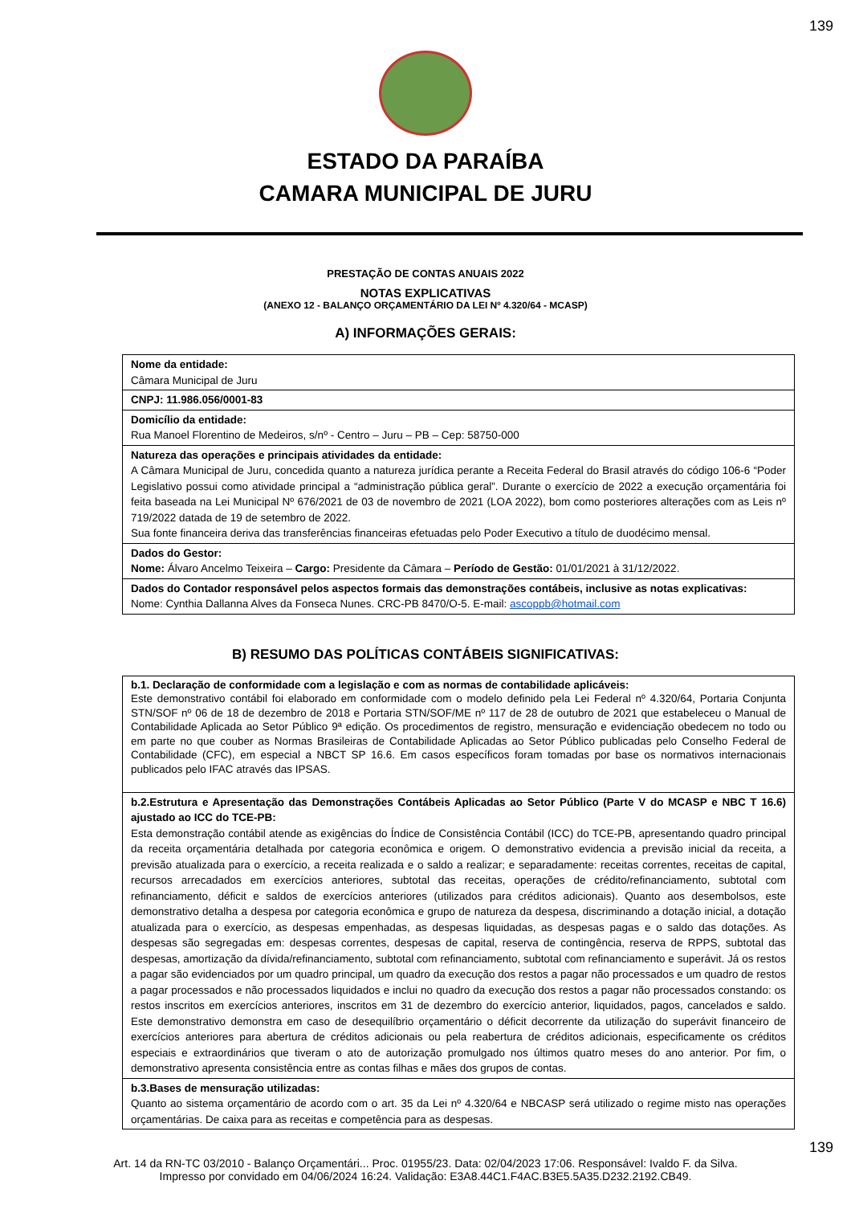139
ESTADO DA PARAÍBA
CAMARA MUNICIPAL DE JURU
PRESTAÇÃO DE CONTAS ANUAIS 2022
NOTAS EXPLICATIVAS
(ANEXO 12 - BALANÇO ORÇAMENTÁRIO DA LEI Nº 4.320/64 - MCASP)
A) INFORMAÇÕES GERAIS:
Nome da entidade:
Câmara Municipal de Juru
CNPJ: 11.986.056/0001-83
Domicílio da entidade:
Rua Manoel Florentino de Medeiros, s/nº - Centro – Juru – PB – Cep: 58750-000
Natureza das operações e principais atividades da entidade:
A Câmara Municipal de Juru, concedida quanto a natureza jurídica perante a Receita Federal do Brasil através do código 106-6 “Poder Legislativo possui como atividade principal a “administração pública geral”. Durante o exercício de 2022 a execução orçamentária foi feita baseada na Lei Municipal Nº 676/2021 de 03 de novembro de 2021 (LOA 2022), bom como posteriores alterações com as Leis nº 719/2022 datada de 19 de setembro de 2022.
Sua fonte financeira deriva das transferências financeiras efetuadas pelo Poder Executivo a título de duodécimo mensal.
Dados do Gestor:
Nome: Álvaro Ancelmo Teixeira – Cargo: Presidente da Câmara – Período de Gestão: 01/01/2021 à 31/12/2022.
Dados do Contador responsável pelos aspectos formais das demonstrações contábeis, inclusive as notas explicativas:
Nome: Cynthia Dallanna Alves da Fonseca Nunes. CRC-PB 8470/O-5. E-mail: ascoppb@hotmail.com
B) RESUMO DAS POLÍTICAS CONTÁBEIS SIGNIFICATIVAS:
b.1. Declaração de conformidade com a legislação e com as normas de contabilidade aplicáveis:
Este demonstrativo contábil foi elaborado em conformidade com o modelo definido pela Lei Federal nº 4.320/64, Portaria Conjunta STN/SOF nº 06 de 18 de dezembro de 2018 e Portaria STN/SOF/ME nº 117 de 28 de outubro de 2021 que estabeleceu o Manual de Contabilidade Aplicada ao Setor Público 9ª edição. Os procedimentos de registro, mensuração e evidenciação obedecem no todo ou em parte no que couber as Normas Brasileiras de Contabilidade Aplicadas ao Setor Público publicadas pelo Conselho Federal de Contabilidade (CFC), em especial a NBCT SP 16.6. Em casos específicos foram tomadas por base os normativos internacionais publicados pelo IFAC através das IPSAS.
b.2.Estrutura e Apresentação das Demonstrações Contábeis Aplicadas ao Setor Público (Parte V do MCASP e NBC T 16.6) ajustado ao ICC do TCE-PB:
Esta demonstração contábil atende as exigências do Índice de Consistência Contábil (ICC) do TCE-PB, apresentando quadro principal da receita orçamentária detalhada por categoria econômica e origem. O demonstrativo evidencia a previsão inicial da receita, a previsão atualizada para o exercício, a receita realizada e o saldo a realizar; e separadamente: receitas correntes, receitas de capital, recursos arrecadados em exercícios anteriores, subtotal das receitas, operações de crédito/refinanciamento, subtotal com refinanciamento, déficit e saldos de exercícios anteriores (utilizados para créditos adicionais). Quanto aos desembolsos, este demonstrativo detalha a despesa por categoria econômica e grupo de natureza da despesa, discriminando a dotação inicial, a dotação atualizada para o exercício, as despesas empenhadas, as despesas liquidadas, as despesas pagas e o saldo das dotações. As despesas são segregadas em: despesas correntes, despesas de capital, reserva de contingência, reserva de RPPS, subtotal das despesas, amortização da dívida/refinanciamento, subtotal com refinanciamento, subtotal com refinanciamento e superávit. Já os restos a pagar são evidenciados por um quadro principal, um quadro da execução dos restos a pagar não processados e um quadro de restos a pagar processados e não processados liquidados e inclui no quadro da execução dos restos a pagar não processados constando: os restos inscritos em exercícios anteriores, inscritos em 31 de dezembro do exercício anterior, liquidados, pagos, cancelados e saldo. Este demonstrativo demonstra em caso de desequilíbrio orçamentário o déficit decorrente da utilização do superávit financeiro de exercícios anteriores para abertura de créditos adicionais ou pela reabertura de créditos adicionais, especificamente os créditos especiais e extraordinários que tiveram o ato de autorização promulgado nos últimos quatro meses do ano anterior. Por fim, o demonstrativo apresenta consistência entre as contas filhas e mães dos grupos de contas.
b.3.Bases de mensuração utilizadas:
Quanto ao sistema orçamentário de acordo com o art. 35 da Lei nº 4.320/64 e NBCASP será utilizado o regime misto nas operações orçamentárias. De caixa para as receitas e competência para as despesas.
139
Art. 14 da RN-TC 03/2010 - Balanço Orçamentári... Proc. 01955/23. Data: 02/04/2023 17:06. Responsável: Ivaldo F. da Silva.
Impresso por convidado em 04/06/2024 16:24. Validação: E3A8.44C1.F4AC.B3E5.5A35.D232.2192.CB49.